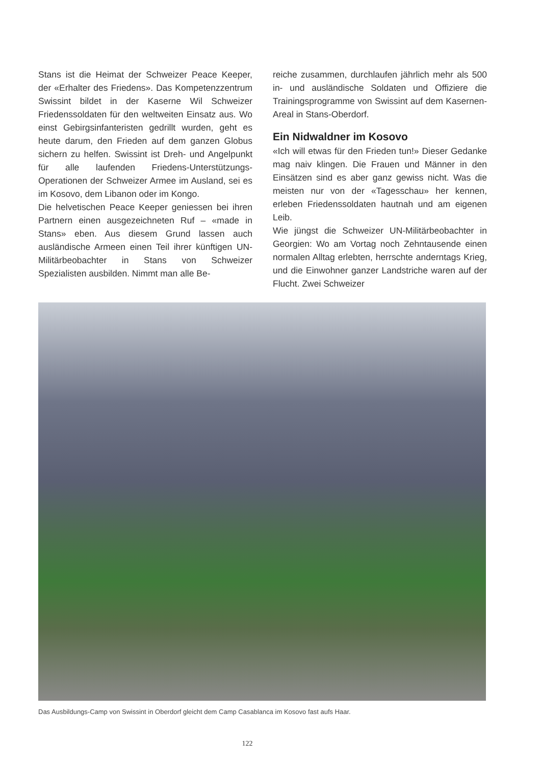Stans ist die Heimat der Schweizer Peace Keeper, der «Erhalter des Friedens». Das Kompetenzzentrum Swissint bildet in der Kaserne Wil Schweizer Friedenssoldaten für den weltweiten Einsatz aus. Wo einst Gebirgsinfanteristen gedrillt wurden, geht es heute darum, den Frieden auf dem ganzen Globus sichern zu helfen. Swissint ist Dreh- und Angelpunkt für alle laufenden Friedens-Unterstützungs-Operationen der Schweizer Armee im Ausland, sei es im Kosovo, dem Libanon oder im Kongo.
Die helvetischen Peace Keeper geniessen bei ihren Partnern einen ausgezeichneten Ruf – «made in Stans» eben. Aus diesem Grund lassen auch ausländische Armeen einen Teil ihrer künftigen UN-Militärbeobachter in Stans von Schweizer Spezialisten ausbilden. Nimmt man alle Be-
reiche zusammen, durchlaufen jährlich mehr als 500 in- und ausländische Soldaten und Offiziere die Trainingsprogramme von Swissint auf dem Kasernen-Areal in Stans-Oberdorf.
Ein Nidwaldner im Kosovo
«Ich will etwas für den Frieden tun!» Dieser Gedanke mag naiv klingen. Die Frauen und Männer in den Einsätzen sind es aber ganz gewiss nicht. Was die meisten nur von der «Tagesschau» her kennen, erleben Friedenssoldaten hautnah und am eigenen Leib.
Wie jüngst die Schweizer UN-Militärbeobachter in Georgien: Wo am Vortag noch Zehntausende einen normalen Alltag erlebten, herrschte anderntags Krieg, und die Einwohner ganzer Landstriche waren auf der Flucht. Zwei Schweizer
Das Ausbildungs-Camp von Swissint in Oberdorf gleicht dem Camp Casablanca im Kosovo fast aufs Haar.
122